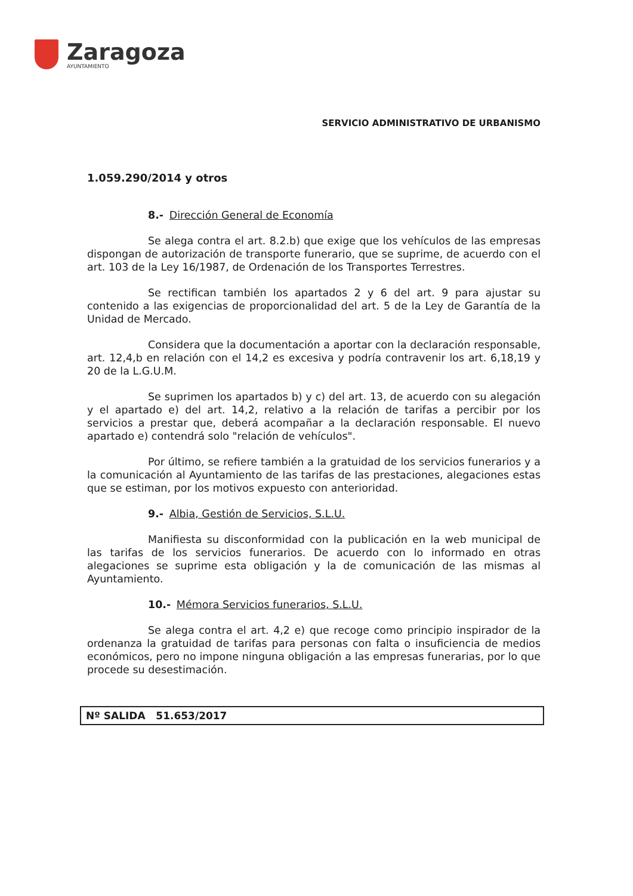Zaragoza
AYUNTAMIENTO
SERVICIO ADMINISTRATIVO DE URBANISMO
1.059.290/2014 y otros
8.- Dirección General de Economía
Se alega contra el art. 8.2.b) que exige que los vehículos de las empresas dispongan de autorización de transporte funerario, que se suprime, de acuerdo con el art. 103 de la Ley 16/1987, de Ordenación de los Transportes Terrestres.
Se rectifican también los apartados 2 y 6 del art. 9 para ajustar su contenido a las exigencias de proporcionalidad del art. 5 de la Ley de Garantía de la Unidad de Mercado.
Considera que la documentación a aportar con la declaración responsable, art. 12,4,b en relación con el 14,2 es excesiva y podría contravenir los art. 6,18,19 y 20 de la L.G.U.M.
Se suprimen los apartados b) y c) del art. 13, de acuerdo con su alegación y el apartado e) del art. 14,2, relativo a la relación de tarifas a percibir por los servicios a prestar que, deberá acompañar a la declaración responsable. El nuevo apartado e) contendrá solo "relación de vehículos".
Por último, se refiere también a la gratuidad de los servicios funerarios y a la comunicación al Ayuntamiento de las tarifas de las prestaciones, alegaciones estas que se estiman, por los motivos expuesto con anterioridad.
9.- Albia, Gestión de Servicios, S.L.U.
Manifiesta su disconformidad con la publicación en la web municipal de las tarifas de los servicios funerarios. De acuerdo con lo informado en otras alegaciones se suprime esta obligación y la de comunicación de las mismas al Ayuntamiento.
10.- Mémora Servicios funerarios, S.L.U.
Se alega contra el art. 4,2 e) que recoge como principio inspirador de la ordenanza la gratuidad de tarifas para personas con falta o insuficiencia de medios económicos, pero no impone ninguna obligación a las empresas funerarias, por lo que procede su desestimación.
Nº SALIDA 51.653/2017